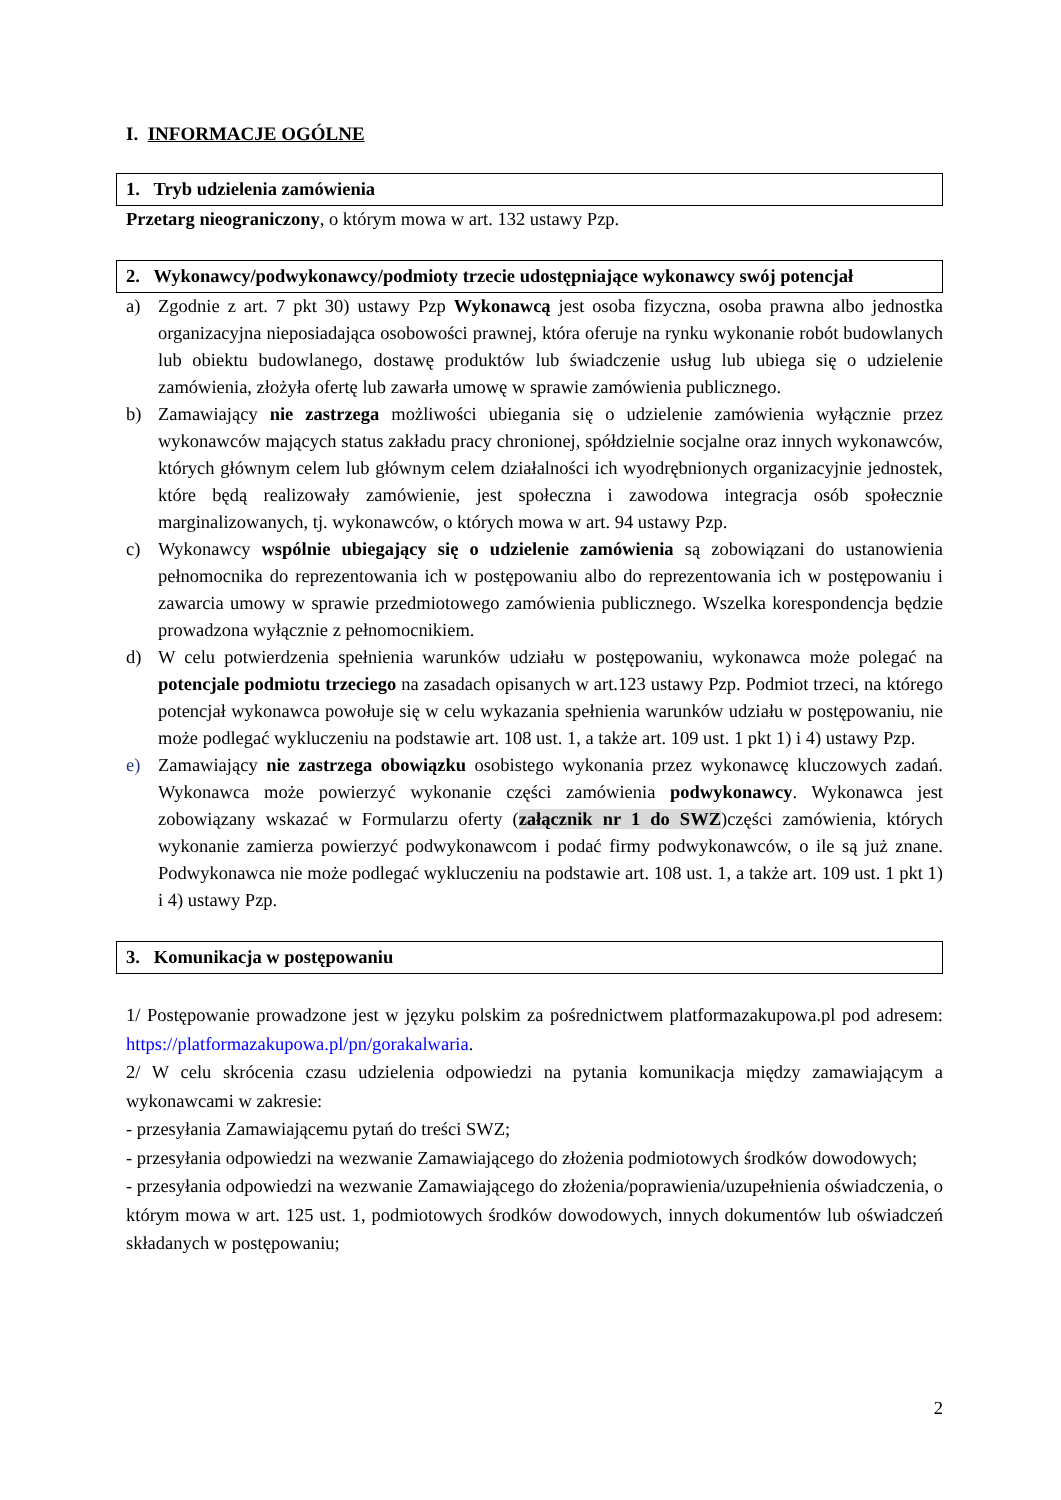I. INFORMACJE OGÓLNE
1. Tryb udzielenia zamówienia
Przetarg nieograniczony, o którym mowa w art. 132 ustawy Pzp.
2. Wykonawcy/podwykonawcy/podmioty trzecie udostępniające wykonawcy swój potencjał
a) Zgodnie z art. 7 pkt 30) ustawy Pzp Wykonawcą jest osoba fizyczna, osoba prawna albo jednostka organizacyjna nieposiadająca osobowości prawnej, która oferuje na rynku wykonanie robót budowlanych lub obiektu budowlanego, dostawę produktów lub świadczenie usług lub ubiega się o udzielenie zamówienia, złożyła ofertę lub zawarła umowę w sprawie zamówienia publicznego.
b) Zamawiający nie zastrzega możliwości ubiegania się o udzielenie zamówienia wyłącznie przez wykonawców mających status zakładu pracy chronionej, spółdzielnie socjalne oraz innych wykonawców, których głównym celem lub głównym celem działalności ich wyodrębnionych organizacyjnie jednostek, które będą realizowały zamówienie, jest społeczna i zawodowa integracja osób społecznie marginalizowanych, tj. wykonawców, o których mowa w art. 94 ustawy Pzp.
c) Wykonawcy wspólnie ubiegający się o udzielenie zamówienia są zobowiązani do ustanowienia pełnomocnika do reprezentowania ich w postępowaniu albo do reprezentowania ich w postępowaniu i zawarcia umowy w sprawie przedmiotowego zamówienia publicznego. Wszelka korespondencja będzie prowadzona wyłącznie z pełnomocnikiem.
d) W celu potwierdzenia spełnienia warunków udziału w postępowaniu, wykonawca może polegać na potencjale podmiotu trzeciego na zasadach opisanych w art.123 ustawy Pzp. Podmiot trzeci, na którego potencjał wykonawca powołuje się w celu wykazania spełnienia warunków udziału w postępowaniu, nie może podlegać wykluczeniu na podstawie art. 108 ust. 1, a także art. 109 ust. 1 pkt 1) i 4) ustawy Pzp.
e) Zamawiający nie zastrzega obowiązku osobistego wykonania przez wykonawcę kluczowych zadań. Wykonawca może powierzyć wykonanie części zamówienia podwykonawcy. Wykonawca jest zobowiązany wskazać w Formularzu oferty (załącznik nr 1 do SWZ)części zamówienia, których wykonanie zamierza powierzyć podwykonawcom i podać firmy podwykonawców, o ile są już znane. Podwykonawca nie może podlegać wykluczeniu na podstawie art. 108 ust. 1, a także art. 109 ust. 1 pkt 1) i 4) ustawy Pzp.
3. Komunikacja w postępowaniu
1/ Postępowanie prowadzone jest w języku polskim za pośrednictwem platformazakupowa.pl pod adresem: https://platformazakupowa.pl/pn/gorakalwaria.
2/ W celu skrócenia czasu udzielenia odpowiedzi na pytania komunikacja między zamawiającym a wykonawcami w zakresie:
- przesyłania Zamawiającemu pytań do treści SWZ;
- przesyłania odpowiedzi na wezwanie Zamawiającego do złożenia podmiotowych środków dowodowych;
- przesyłania odpowiedzi na wezwanie Zamawiającego do złożenia/poprawienia/uzupełnienia oświadczenia, o którym mowa w art. 125 ust. 1, podmiotowych środków dowodowych, innych dokumentów lub oświadczeń składanych w postępowaniu;
2